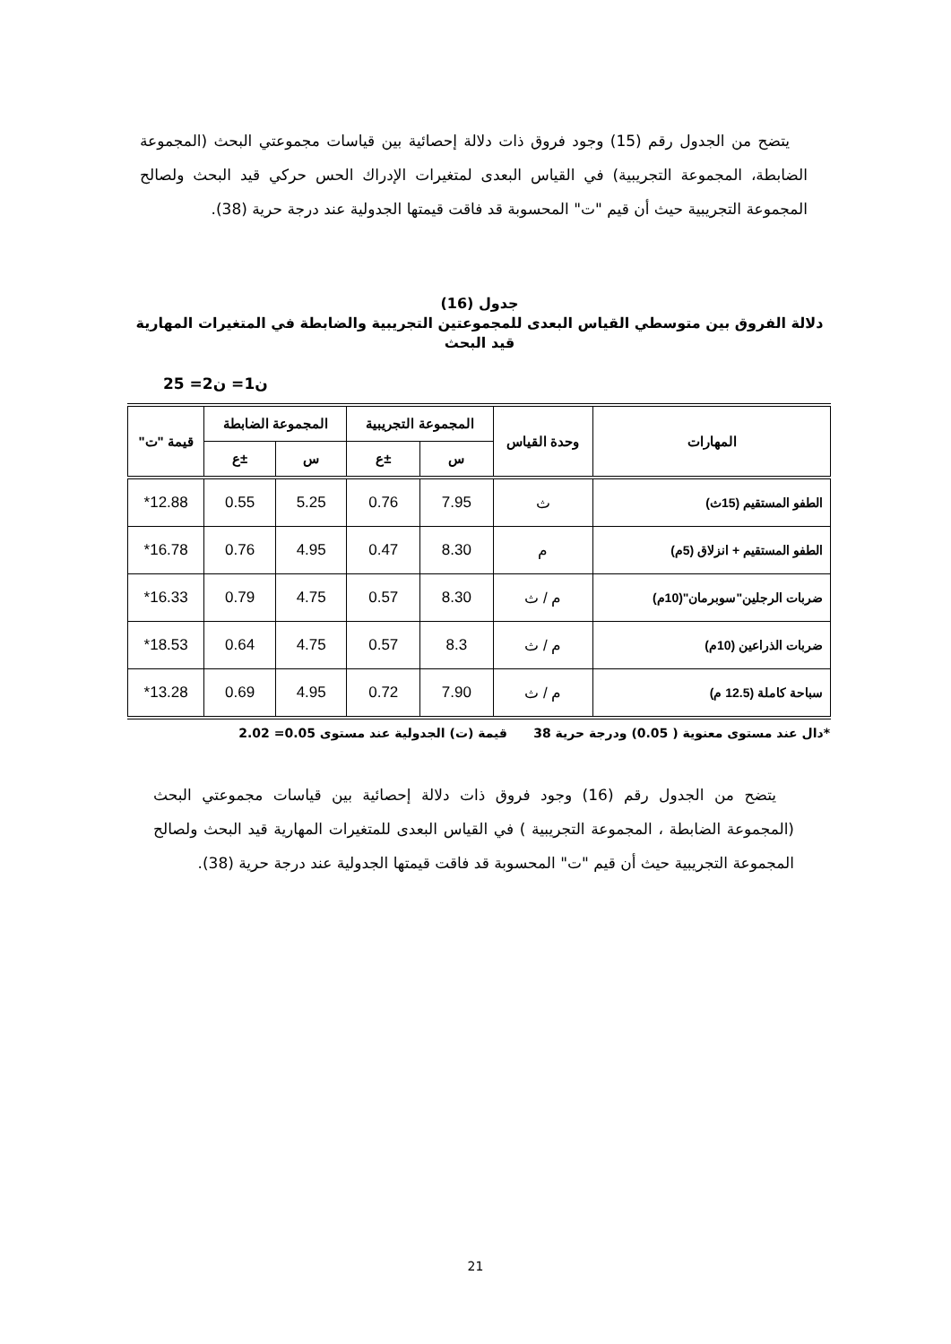يتضح من الجدول رقم (15) وجود فروق ذات دلالة إحصائية بين قياسات مجموعتي البحث (المجموعة الضابطة، المجموعة التجريبية) في القياس البعدى لمتغيرات الإدراك الحس حركي قيد البحث ولصالح المجموعة التجريبية حيث أن قيم "ت" المحسوبة قد فاقت قيمتها الجدولية عند درجة حرية (38).
جدول (16)
دلالة الفروق بين متوسطي القياس البعدى للمجموعتين التجريبية والضابطة في المتغيرات المهارية قيد البحث
ن1= ن2= 25
| المهارات | وحدة القياس | المجموعة التجريبية | | المجموعة الضابطة | | قيمة "ت" |
| --- | --- | --- | --- | --- | --- | --- |
| | | س | ±ع | س | ±ع | |
| الطفو المستقيم (15ث) | ث | 7.95 | 0.76 | 5.25 | 0.55 | 12.88* |
| الطفو المستقيم + انزلاق (5م) | م | 8.30 | 0.47 | 4.95 | 0.76 | 16.78* |
| ضربات الرجلين"سوبرمان"(10م) | م / ث | 8.30 | 0.57 | 4.75 | 0.79 | 16.33* |
| ضربات الذراعين (10م) | م / ث | 8.3 | 0.57 | 4.75 | 0.64 | 18.53* |
| سباحة كاملة (12.5 م) | م / ث | 7.90 | 0.72 | 4.95 | 0.69 | 13.28* |
*دال عند مستوى معنوية ( 0.05) ودرجة حرية 38 قيمة (ت) الجدولية عند مستوى 0.05= 2.02
يتضح من الجدول رقم (16) وجود فروق ذات دلالة إحصائية بين قياسات مجموعتي البحث (المجموعة الضابطة ، المجموعة التجريبية ) في القياس البعدى للمتغيرات المهارية قيد البحث ولصالح المجموعة التجريبية حيث أن قيم "ت" المحسوبة قد فاقت قيمتها الجدولية عند درجة حرية (38).
21